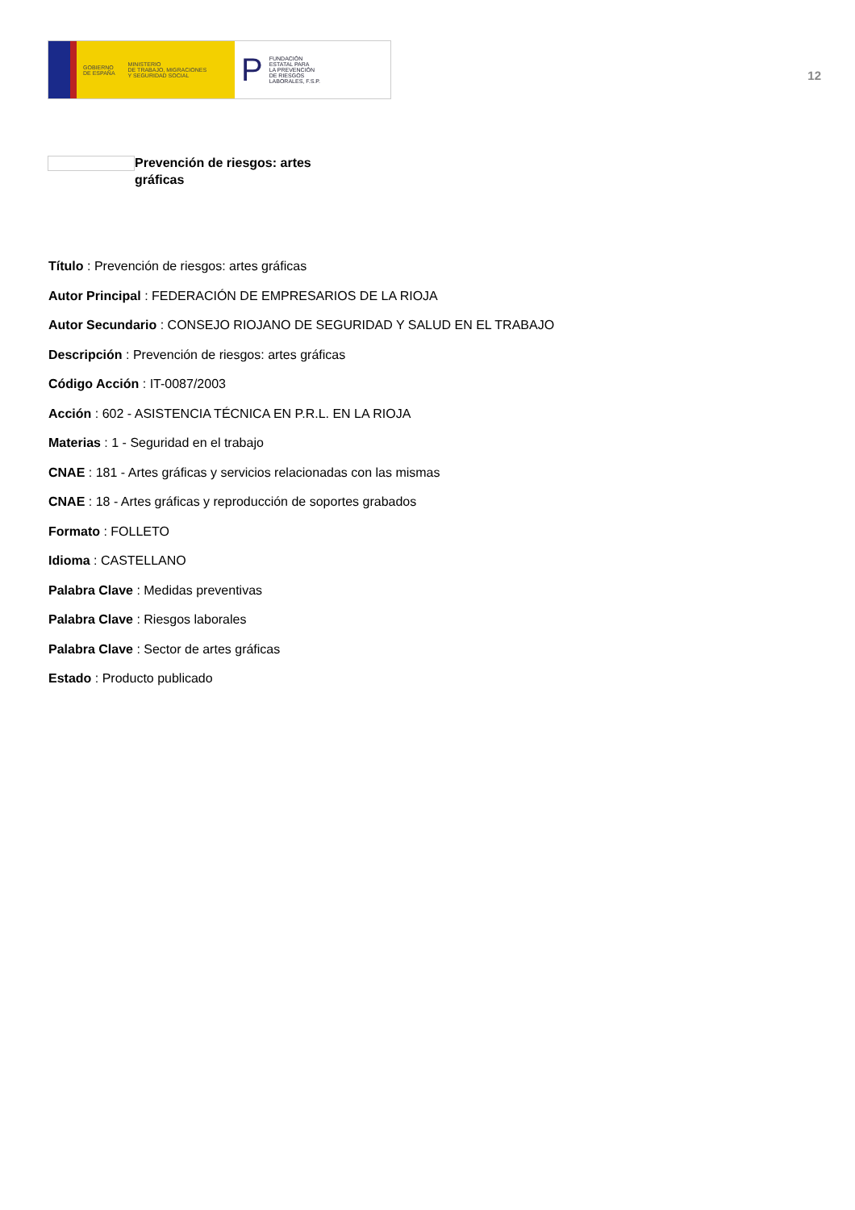GOBIERNO
DE ESPAÑA MINISTERIO
DE TRABAJO, MIGRACIONES
Y SEGURIDAD SOCIAL
P FUNDACIÓN
ESTATAL PARA
LA PREVENCIÓN
DE RIESGOS
LABORALES, F.S.P.
12
Prevención de riesgos: artes gráficas
Título : Prevención de riesgos: artes gráficas
Autor Principal : FEDERACIÓN DE EMPRESARIOS DE LA RIOJA
Autor Secundario : CONSEJO RIOJANO DE SEGURIDAD Y SALUD EN EL TRABAJO
Descripción : Prevención de riesgos: artes gráficas
Código Acción : IT-0087/2003
Acción : 602 - ASISTENCIA TÉCNICA EN P.R.L. EN LA RIOJA
Materias : 1 - Seguridad en el trabajo
CNAE : 181 - Artes gráficas y servicios relacionadas con las mismas
CNAE : 18 - Artes gráficas y reproducción de soportes grabados
Formato : FOLLETO
Idioma : CASTELLANO
Palabra Clave : Medidas preventivas
Palabra Clave : Riesgos laborales
Palabra Clave : Sector de artes gráficas
Estado : Producto publicado